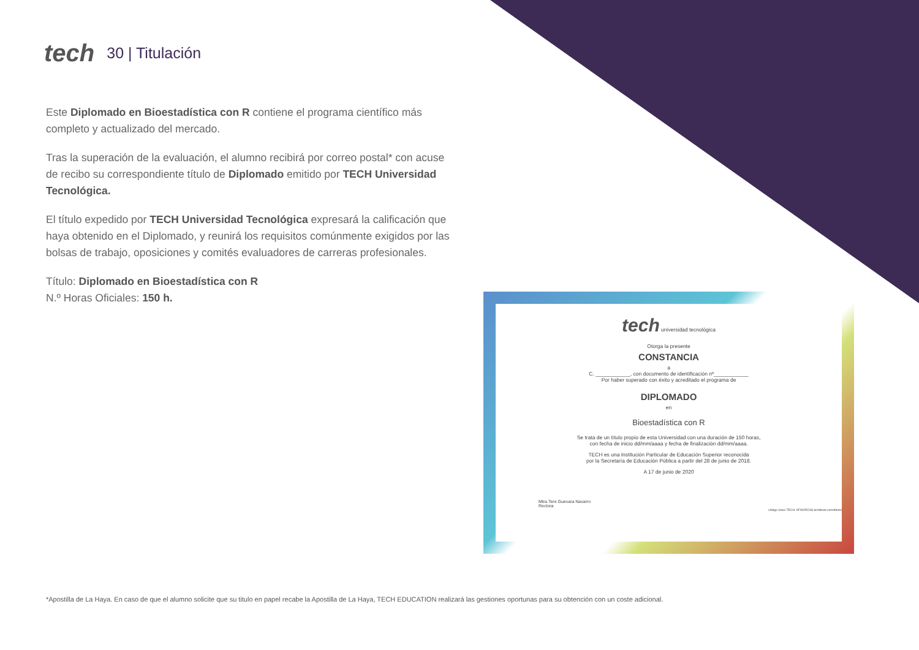tech 30 | Titulación
Este Diplomado en Bioestadística con R contiene el programa científico más completo y actualizado del mercado.
Tras la superación de la evaluación, el alumno recibirá por correo postal* con acuse de recibo su correspondiente título de Diplomado emitido por TECH Universidad Tecnológica.
El título expedido por TECH Universidad Tecnológica expresará la calificación que haya obtenido en el Diplomado, y reunirá los requisitos comúnmente exigidos por las bolsas de trabajo, oposiciones y comités evaluadores de carreras profesionales.
Título: Diplomado en Bioestadística con R
N.º Horas Oficiales: 150 h.
tech universidad tecnológica
Otorga la presente
CONSTANCIA
a
C. ____________, con documento de identificación nº____________
Por haber superado con éxito y acreditado el programa de
DIPLOMADO
en
Bioestadística con R
Se trata de un título propio de esta Universidad con una duración de 150 horas,
con fecha de inicio dd/mm/aaaa y fecha de finalización dd/mm/aaaa.
TECH es una Institución Particular de Educación Superior reconocida
por la Secretaría de Educación Pública a partir del 28 de junio de 2018.
A 17 de junio de 2020
Mtra.Tere Guevara Navarro
Rectora
código único TECH: AFWOR23S techtitute.com/titulos
*Apostilla de La Haya. En caso de que el alumno solicite que su titulo en papel recabe la Apostilla de La Haya, TECH EDUCATION realizará las gestiones oportunas para su obtención con un coste adicional.